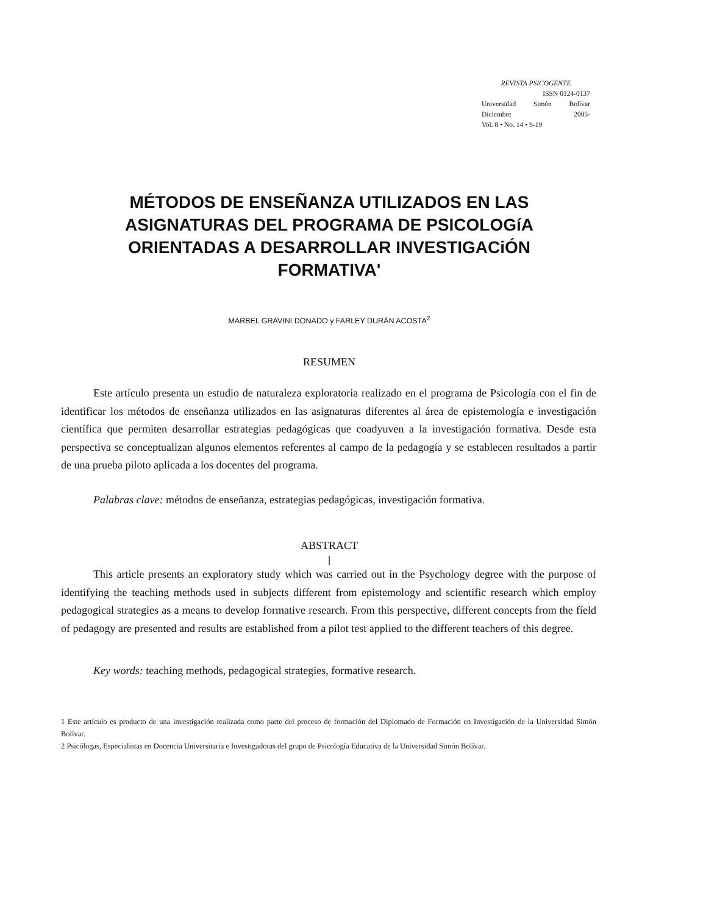REVISTA PSICOGENTE
ISSN 0124-0137
Universidad Simón Bolívar
Diciembre 2005·
Vol. 8 • No. 14 • 9-19
MÉTODOS DE ENSEÑANZA UTILIZADOS EN LAS ASIGNATURAS DEL PROGRAMA DE PSICOLOGíA ORIENTADAS A DESARROLLAR INVESTIGACiÓN FORMATIVA'
MARBEL GRAVINI DONADO y FARLEY DURÁN ACOSTA<sup>2</sup>
RESUMEN
Este artículo presenta un estudio de naturaleza exploratoria realizado en el programa de Psicología con el fin de identificar los métodos de enseñanza utilizados en las asignaturas diferentes al área de epistemología e investigación científica que permiten desarrollar estrategias pedagógicas que coadyuven a la investigación formativa. Desde esta perspectiva se conceptualizan algunos elementos referentes al campo de la pedagogía y se establecen resultados a partir de una prueba piloto aplicada a los docentes del programa.
Palabras clave: métodos de enseñanza, estrategias pedagógicas, investigación formativa.
ABSTRACT
|
This article presents an exploratory study which was carried out in the Psychology degree with the purpose of identifying the teaching methods used in subjects different from epistemology and scientific research which employ pedagogical strategies as a means to develop formative research. From this perspective, different concepts from the fíeld of pedagogy are presented and results are established from a pilot test applied to the different teachers of this degree.
Key words: teaching methods, pedagogical strategies, formative research.
1 Este artículo es producto de una investigación realizada como parte del proceso de formación del Diplomado de Formación en Investigación de la Universidad Simón Bolívar.
2 Psicólogas, Especialistas en Docencia Universitaria e Investigadoras del grupo de Psicología Educativa de la Universidad Simón Bolívar.